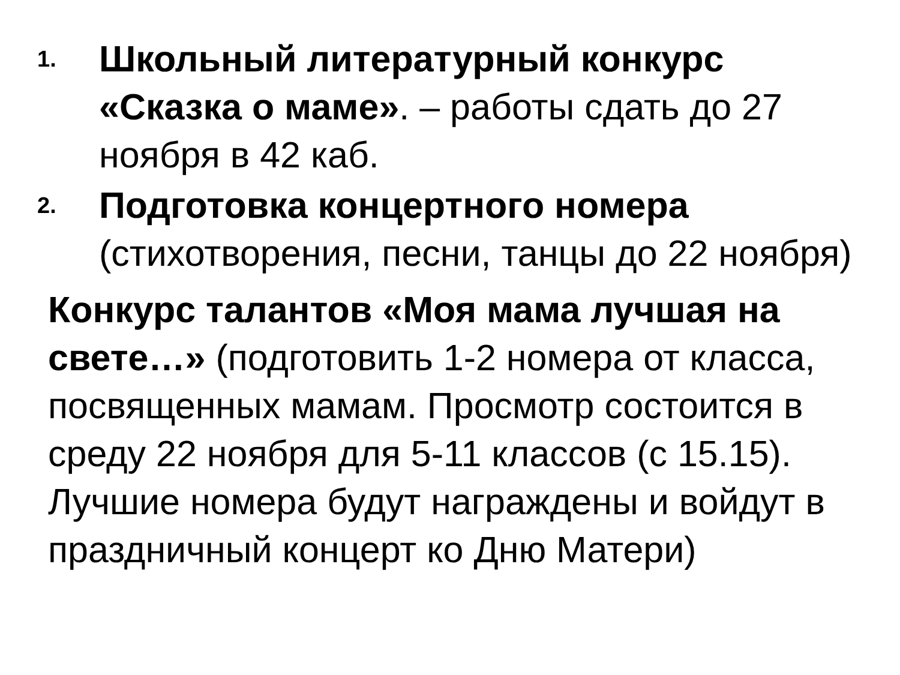1.
Школьный литературный конкурс «Сказка о маме». – работы сдать до 27 ноября в 42 каб.
2.
Подготовка концертного номера (стихотворения, песни, танцы до 22 ноября)
Конкурс талантов «Моя мама лучшая на свете…» (подготовить 1-2 номера от класса, посвященных мамам. Просмотр состоится в среду 22 ноября для 5-11 классов (с 15.15). Лучшие номера будут награждены и войдут в праздничный концерт ко Дню Матери)